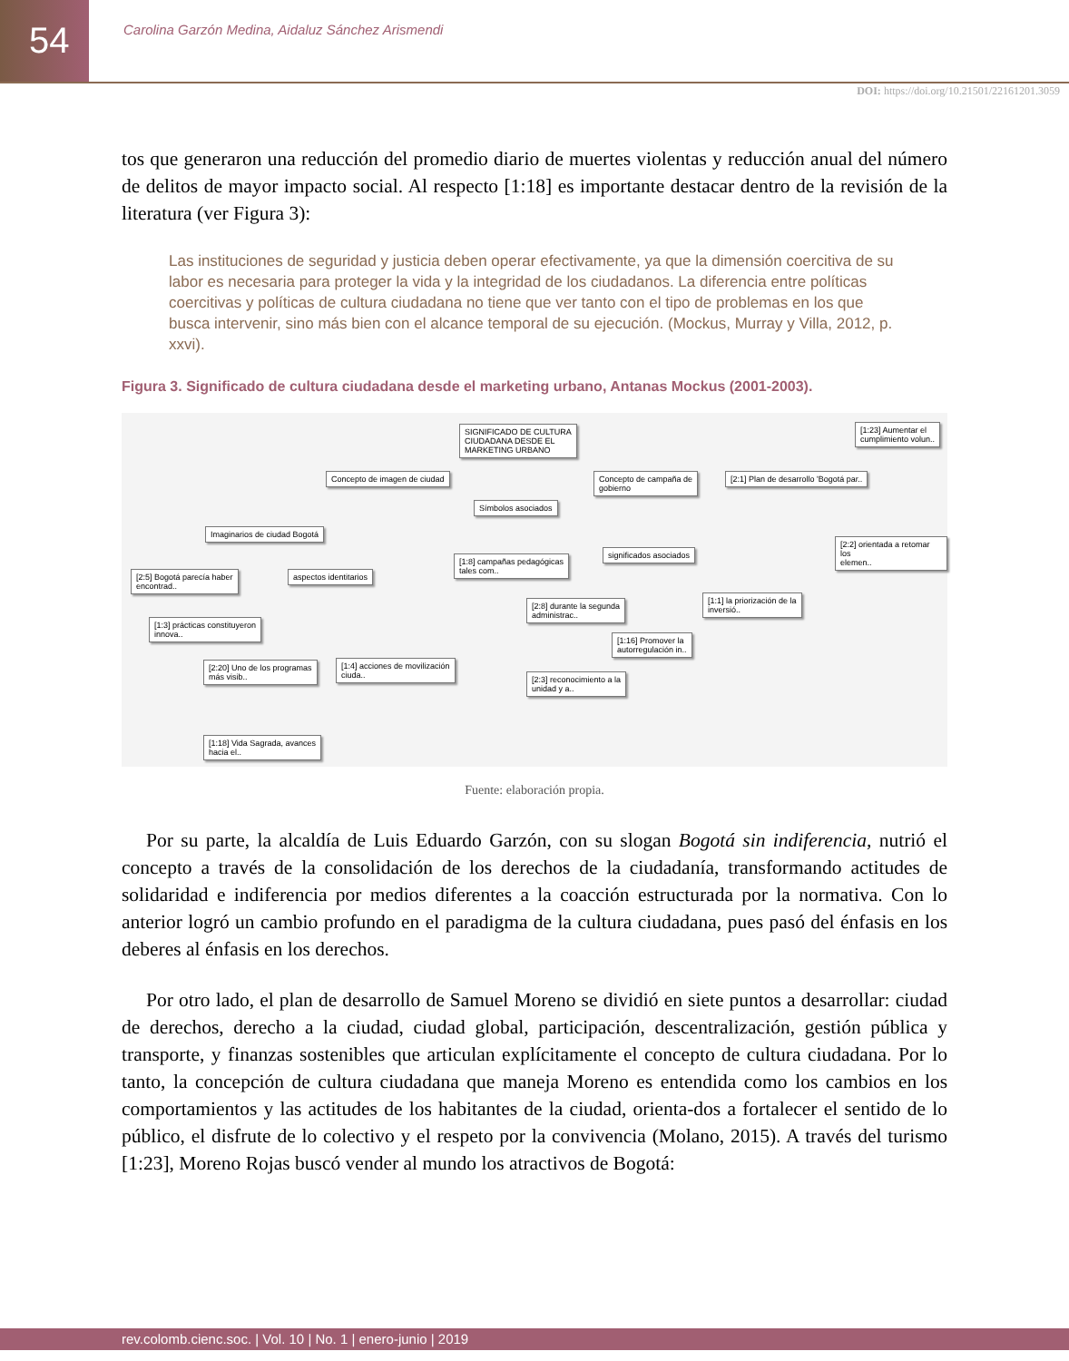54
Carolina Garzón Medina, Aidaluz Sánchez Arismendi
DOI: https://doi.org/10.21501/22161201.3059
tos que generaron una reducción del promedio diario de muertes violentas y reducción anual del número de delitos de mayor impacto social. Al respecto [1:18] es importante destacar dentro de la revisión de la literatura (ver Figura 3):
Las instituciones de seguridad y justicia deben operar efectivamente, ya que la dimensión coercitiva de su labor es necesaria para proteger la vida y la integridad de los ciudadanos. La diferencia entre políticas coercitivas y políticas de cultura ciudadana no tiene que ver tanto con el tipo de problemas en los que busca intervenir, sino más bien con el alcance temporal de su ejecución. (Mockus, Murray y Villa, 2012, p. xxvi).
Figura 3. Significado de cultura ciudadana desde el marketing urbano, Antanas Mockus (2001-2003).
SIGNIFICADO DE CULTURA
CIUDADANA DESDE EL
MARKETING URBANO
Concepto de imagen de ciudad
Símbolos asociados
Concepto de campaña de
gobierno
[2:1] Plan de desarrollo 'Bogotá par..
[1:23] Aumentar el
cumplimiento volun..
[2:2] orientada a retomar los
elemen..
Imaginarios de ciudad Bogotá
[2:5] Bogotá parecía haber
encontrad..
aspectos identitarios
[1:8] campañas pedagógicas
tales com..
significados asociados
[1:3] prácticas constituyeron
innova..
[2:8] durante la segunda
administrac..
[1:1] la priorización de la
inversió..
[1:16] Promover la
autorregulación in..
[2:20] Uno de los programas
más visib..
[1:4] acciones de movilización
ciuda..
[2:3] reconocimiento a la
unidad y a..
[1:18] Vida Sagrada, avances
hacia el..
Fuente: elaboración propia.
Por su parte, la alcaldía de Luis Eduardo Garzón, con su slogan Bogotá sin indiferencia, nutrió el concepto a través de la consolidación de los derechos de la ciudadanía, transformando actitudes de solidaridad e indiferencia por medios diferentes a la coacción estructurada por la normativa. Con lo anterior logró un cambio profundo en el paradigma de la cultura ciudadana, pues pasó del énfasis en los deberes al énfasis en los derechos.
Por otro lado, el plan de desarrollo de Samuel Moreno se dividió en siete puntos a desarrollar: ciudad de derechos, derecho a la ciudad, ciudad global, participación, descentralización, gestión pública y transporte, y finanzas sostenibles que articulan explícitamente el concepto de cultura ciudadana. Por lo tanto, la concepción de cultura ciudadana que maneja Moreno es entendida como los cambios en los comportamientos y las actitudes de los habitantes de la ciudad, orienta-dos a fortalecer el sentido de lo público, el disfrute de lo colectivo y el respeto por la convivencia (Molano, 2015). A través del turismo [1:23], Moreno Rojas buscó vender al mundo los atractivos de Bogotá:
rev.colomb.cienc.soc. | Vol. 10 | No. 1 | enero-junio | 2019